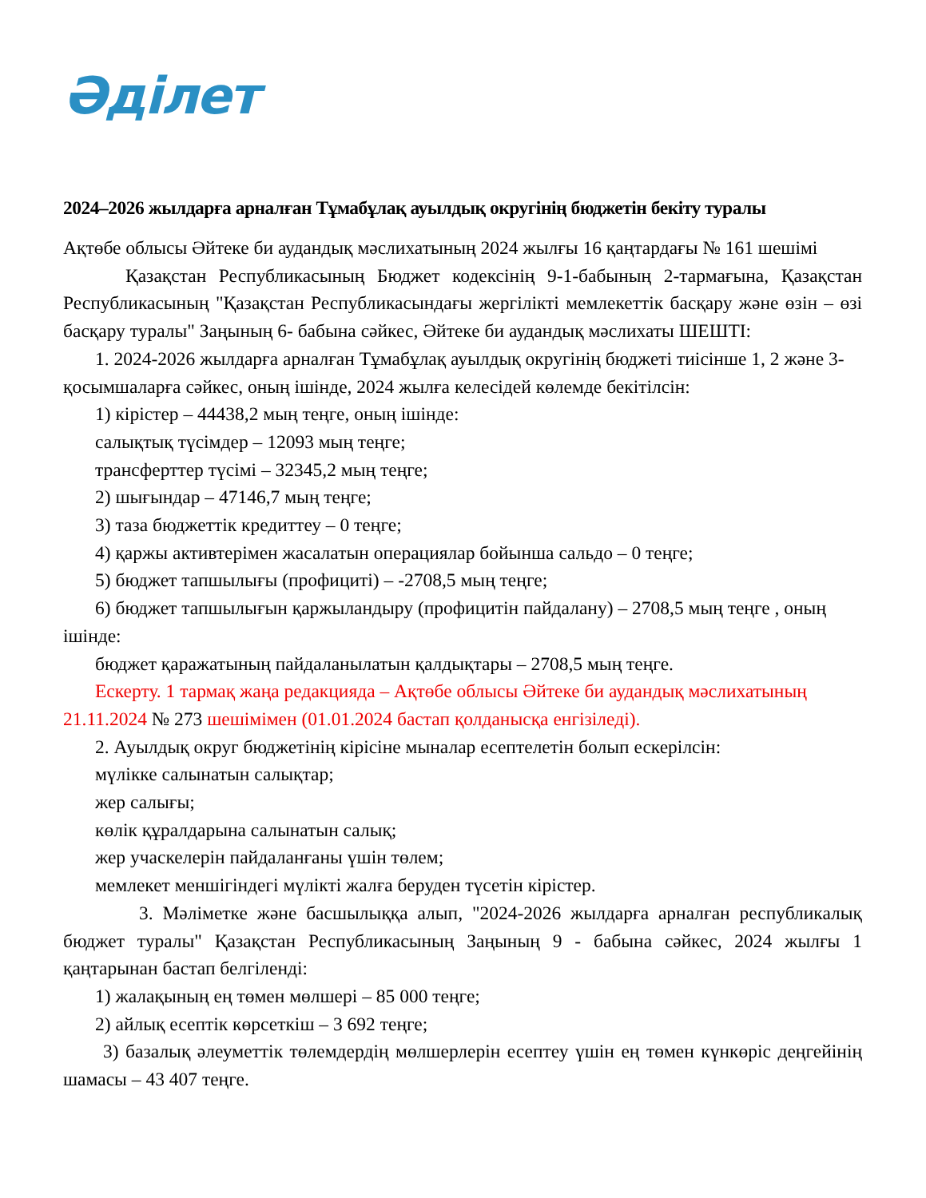Әділет
2024–2026 жылдарға арналған Тұмабұлақ ауылдық округінің бюджетін бекіту туралы
Ақтөбе облысы Әйтеке би аудандық мәслихатының 2024 жылғы 16 қаңтардағы № 161 шешімі
Қазақстан Республикасының Бюджет кодексінің 9-1-бабының 2-тармағына, Қазақстан Республикасының "Қазақстан Республикасындағы жергілікті мемлекеттік басқару және өзін – өзі басқару туралы" Заңының 6- бабына сәйкес, Әйтеке би аудандық мәслихаты ШЕШТІ:
1. 2024-2026 жылдарға арналған Тұмабұлақ ауылдық округінің бюджеті тиісінше 1, 2 және 3-қосымшаларға сәйкес, оның ішінде, 2024 жылға келесідей көлемде бекітілсін:
1) кірістер – 44438,2 мың теңге, оның ішінде:
салықтық түсімдер – 12093 мың теңге;
трансферттер түсімі – 32345,2 мың теңге;
2) шығындар – 47146,7 мың теңге;
3) таза бюджеттік кредиттеу – 0 теңге;
4) қаржы активтерімен жасалатын операциялар бойынша сальдо – 0 теңге;
5) бюджет тапшылығы (профициті) – -2708,5 мың теңге;
6) бюджет тапшылығын қаржыландыру (профицитін пайдалану) – 2708,5 мың теңге , оның ішінде:
бюджет қаражатының пайдаланылатын қалдықтары – 2708,5 мың теңге.
Ескерту. 1 тармақ жаңа редакцияда – Ақтөбе облысы Әйтеке би аудандық мәслихатының 21.11.2024 № 273 шешімімен (01.01.2024 бастап қолданысқа енгізіледі).
2. Ауылдық округ бюджетінің кірісіне мыналар есептелетін болып ескерілсін:
мүлікке салынатын салықтар;
жер салығы;
көлік құралдарына салынатын салық;
жер учаскелерін пайдаланғаны үшін төлем;
мемлекет меншігіндегі мүлікті жалға беруден түсетін кірістер.
3. Мәліметке және басшылыққа алып, "2024-2026 жылдарға арналған республикалық бюджет туралы" Қазақстан Республикасының Заңының 9 - бабына сәйкес, 2024 жылғы 1 қаңтарынан бастап белгіленді:
1) жалақының ең төмен мөлшері – 85 000 теңге;
2) айлық есептік көрсеткіш – 3 692 теңге;
3) базалық әлеуметтік төлемдердің мөлшерлерін есептеу үшін ең төмен күнкөріс деңгейінің шамасы – 43 407 теңге.